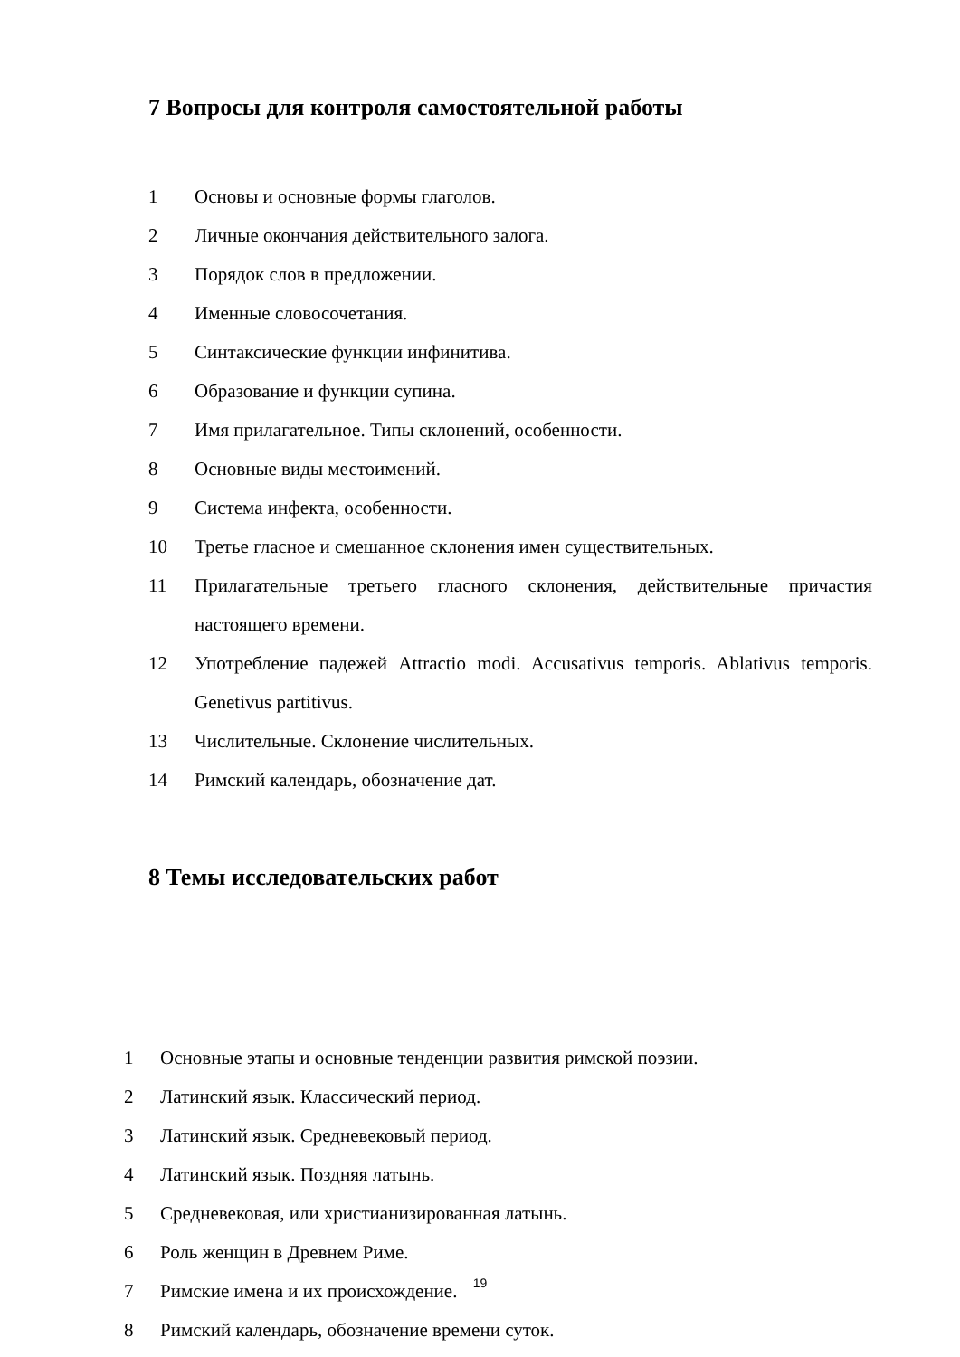7 Вопросы для контроля самостоятельной работы
1 Основы и основные формы глаголов.
2 Личные окончания действительного залога.
3 Порядок слов в предложении.
4 Именные словосочетания.
5 Синтаксические функции инфинитива.
6 Образование и функции супина.
7 Имя прилагательное. Типы склонений, особенности.
8 Основные виды местоимений.
9 Система инфекта, особенности.
10 Третье гласное и смешанное склонения имен существительных.
11 Прилагательные третьего гласного склонения, действительные причастия настоящего времени.
12 Употребление падежей Attractio modi. Accusativus temporis. Ablativus temporis. Genetivus partitivus.
13 Числительные. Склонение числительных.
14 Римский календарь, обозначение дат.
8 Темы исследовательских работ
1 Основные этапы и основные тенденции развития римской поэзии.
2 Латинский язык. Классический период.
3 Латинский язык. Средневековый период.
4 Латинский язык. Поздняя латынь.
5 Средневековая, или христианизированная латынь.
6 Роль женщин в Древнем Риме.
7 Римские имена и их происхождение.
8 Римский календарь, обозначение времени суток.
19